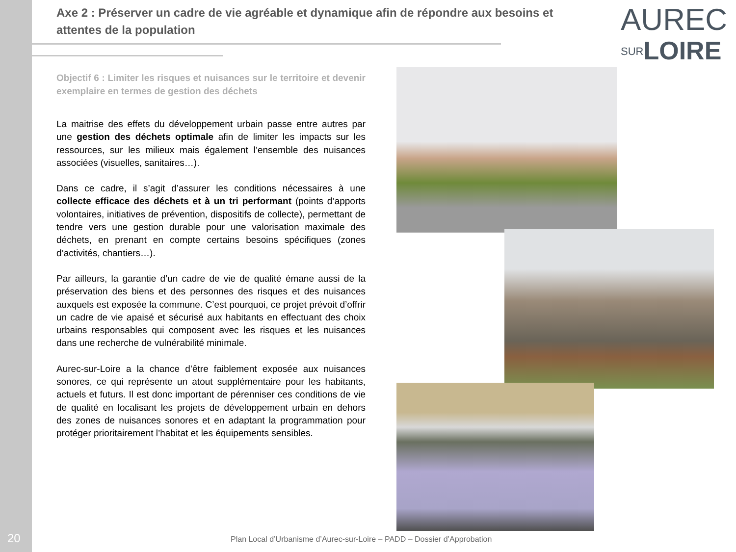20
Axe 2 : Préserver un cadre de vie agréable et dynamique afin de répondre aux besoins et attentes de la population
AUREC
SUR LOIRE
Objectif 6 : Limiter les risques et nuisances sur le territoire et devenir exemplaire en termes de gestion des déchets
La maitrise des effets du développement urbain passe entre autres par une gestion des déchets optimale afin de limiter les impacts sur les ressources, sur les milieux mais également l’ensemble des nuisances associées (visuelles, sanitaires…).
Dans ce cadre, il s’agit d’assurer les conditions nécessaires à une collecte efficace des déchets et à un tri performant (points d’apports volontaires, initiatives de prévention, dispositifs de collecte), permettant de tendre vers une gestion durable pour une valorisation maximale des déchets, en prenant en compte certains besoins spécifiques (zones d’activités, chantiers…).
Par ailleurs, la garantie d’un cadre de vie de qualité émane aussi de la préservation des biens et des personnes des risques et des nuisances auxquels est exposée la commune. C’est pourquoi, ce projet prévoit d’offrir un cadre de vie apaisé et sécurisé aux habitants en effectuant des choix urbains responsables qui composent avec les risques et les nuisances dans une recherche de vulnérabilité minimale.
Aurec-sur-Loire a la chance d’être faiblement exposée aux nuisances sonores, ce qui représente un atout supplémentaire pour les habitants, actuels et futurs. Il est donc important de pérenniser ces conditions de vie de qualité en localisant les projets de développement urbain en dehors des zones de nuisances sonores et en adaptant la programmation pour protéger prioritairement l’habitat et les équipements sensibles.
Plan Local d’Urbanisme d’Aurec-sur-Loire – PADD – Dossier d’Approbation